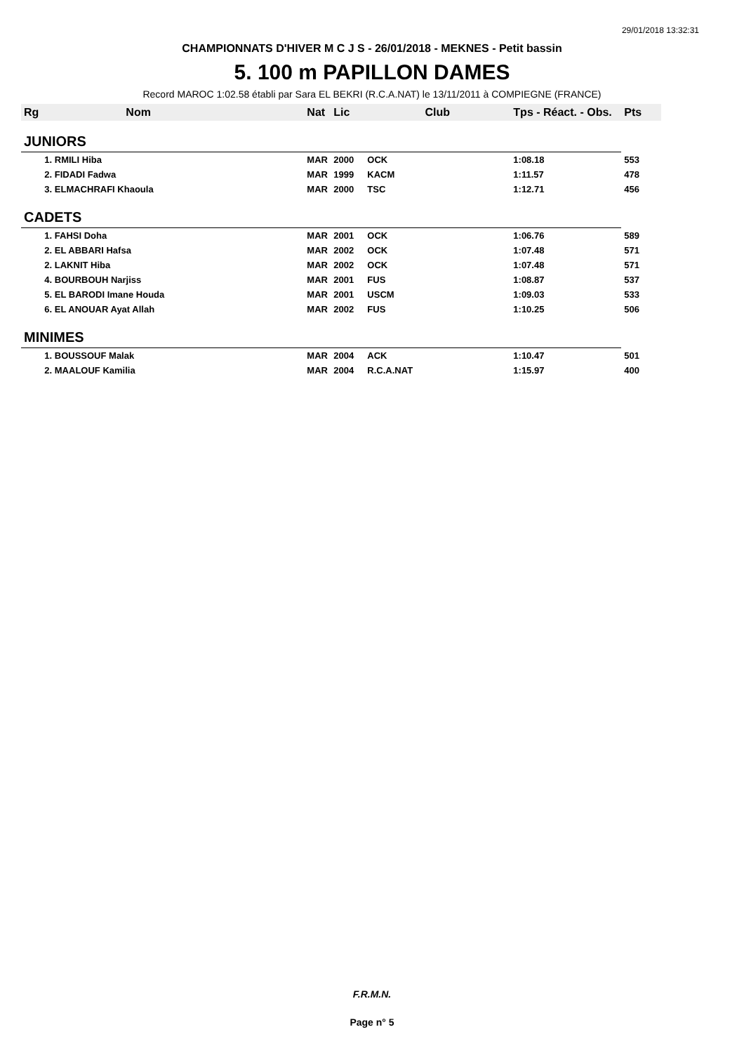29/01/2018 13:32:31
CHAMPIONNATS D'HIVER M C J S - 26/01/2018 - MEKNES - Petit bassin
5. 100 m PAPILLON DAMES
Record MAROC 1:02.58 établi par Sara EL BEKRI (R.C.A.NAT) le 13/11/2011 à COMPIEGNE (FRANCE)
| Rg | Nom | Nat | Lic | Club | Tps - Réact. - Obs. | Pts |
| --- | --- | --- | --- | --- | --- | --- |
| JUNIORS | | | | | | |
| | 1. RMILI Hiba | MAR | 2000 | OCK | 1:08.18 | 553 |
| | 2. FIDADI Fadwa | MAR | 1999 | KACM | 1:11.57 | 478 |
| | 3. ELMACHRAFI Khaoula | MAR | 2000 | TSC | 1:12.71 | 456 |
| CADETS | | | | | | |
| | 1. FAHSI Doha | MAR | 2001 | OCK | 1:06.76 | 589 |
| | 2. EL ABBARI Hafsa | MAR | 2002 | OCK | 1:07.48 | 571 |
| | 2. LAKNIT Hiba | MAR | 2002 | OCK | 1:07.48 | 571 |
| | 4. BOURBOUH Narjiss | MAR | 2001 | FUS | 1:08.87 | 537 |
| | 5. EL BARODI Imane Houda | MAR | 2001 | USCM | 1:09.03 | 533 |
| | 6. EL ANOUAR Ayat Allah | MAR | 2002 | FUS | 1:10.25 | 506 |
| MINIMES | | | | | | |
| | 1. BOUSSOUF Malak | MAR | 2004 | ACK | 1:10.47 | 501 |
| | 2. MAALOUF Kamilia | MAR | 2004 | R.C.A.NAT | 1:15.97 | 400 |
F.R.M.N.
Page n° 5